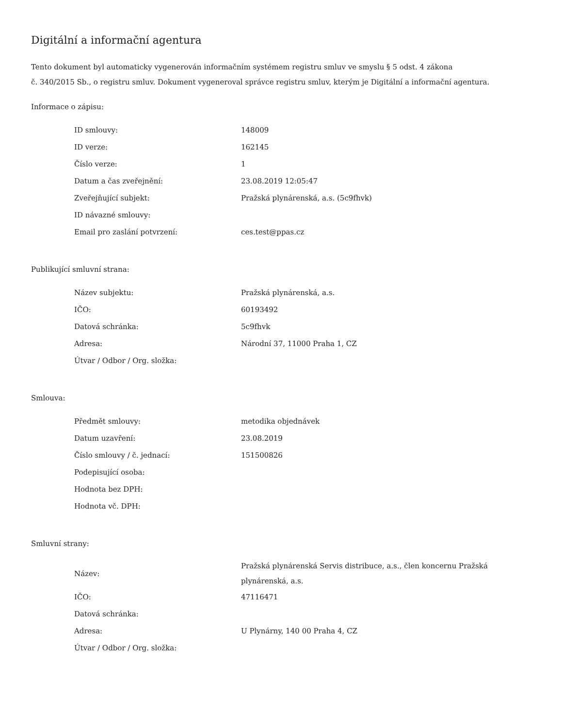Digitální a informační agentura
Tento dokument byl automaticky vygenerován informačním systémem registru smluv ve smyslu § 5 odst. 4 zákona
č. 340/2015 Sb., o registru smluv. Dokument vygeneroval správce registru smluv, kterým je Digitální a informační agentura.
Informace o zápisu:
| ID smlouvy: | 148009 |
| ID verze: | 162145 |
| Číslo verze: | 1 |
| Datum a čas zveřejnění: | 23.08.2019 12:05:47 |
| Zveřejňující subjekt: | Pražská plynárenská, a.s. (5c9fhvk) |
| ID návazné smlouvy: | |
| Email pro zaslání potvrzení: | ces.test@ppas.cz |
Publikující smluvní strana:
| Název subjektu: | Pražská plynárenská, a.s. |
| IČO: | 60193492 |
| Datová schránka: | 5c9fhvk |
| Adresa: | Národní 37, 11000 Praha 1, CZ |
| Útvar / Odbor / Org. složka: | |
Smlouva:
| Předmět smlouvy: | metodika objednávek |
| Datum uzavření: | 23.08.2019 |
| Číslo smlouvy / č. jednací: | 151500826 |
| Podepisující osoba: | |
| Hodnota bez DPH: | |
| Hodnota vč. DPH: | |
Smluvní strany:
| Název: | Pražská plynárenská Servis distribuce, a.s., člen koncernu Pražská plynárenská, a.s. |
| IČO: | 47116471 |
| Datová schránka: | |
| Adresa: | U Plynárny, 140 00 Praha 4, CZ |
| Útvar / Odbor / Org. složka: | |